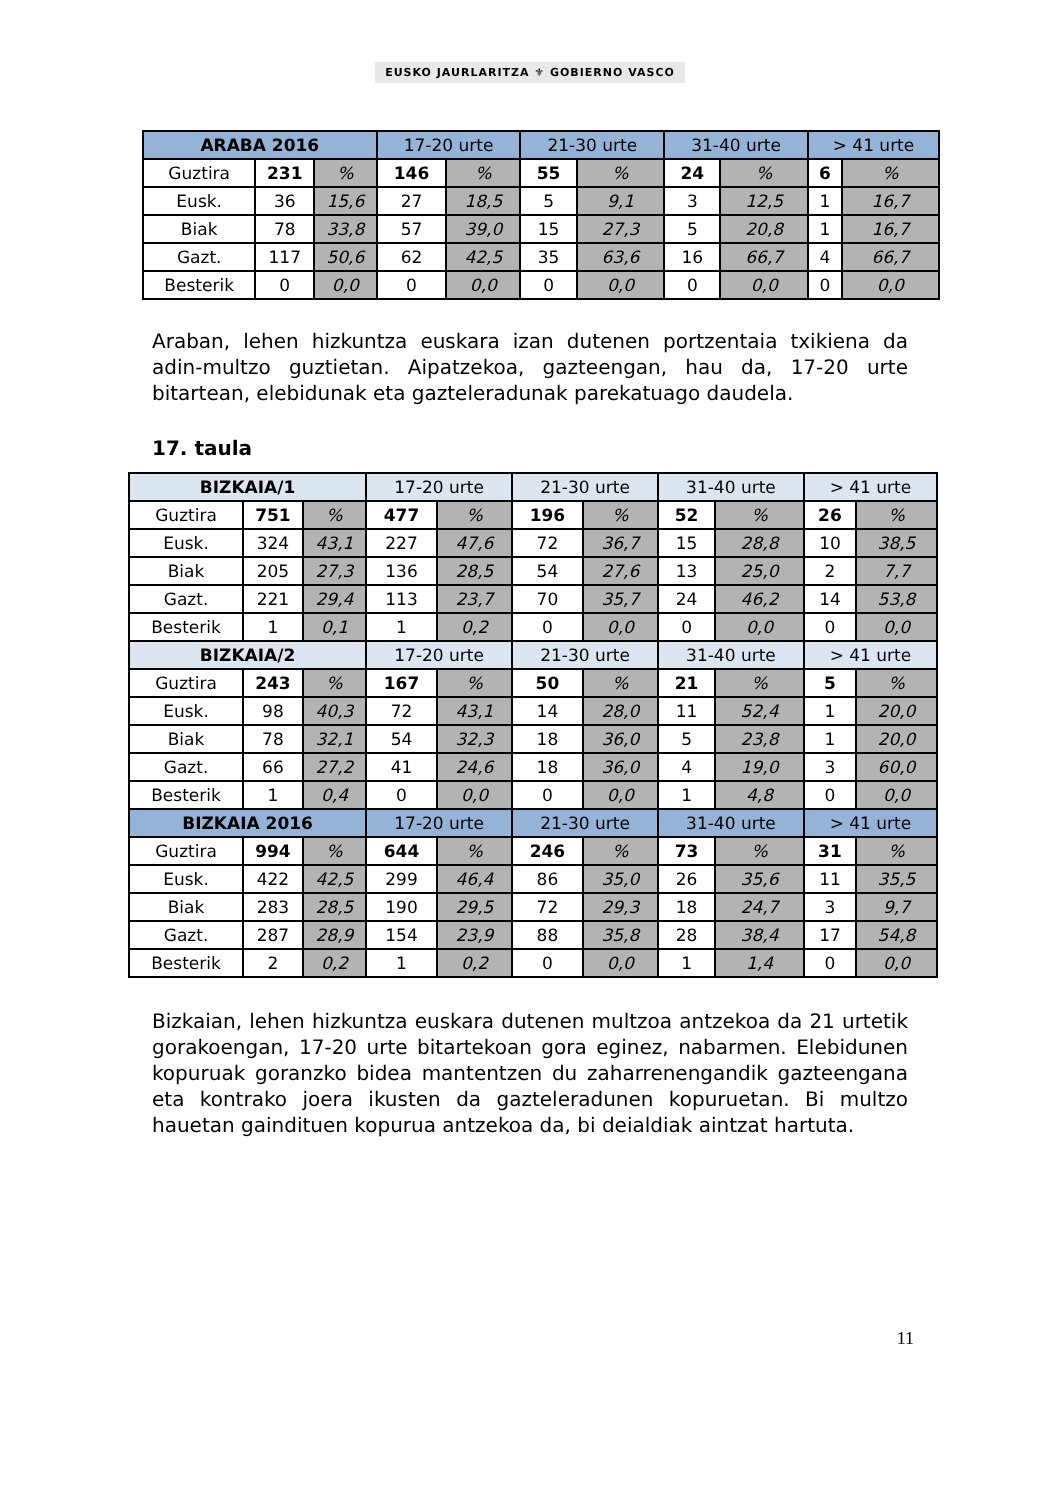EUSKO JAURLARITZA ⚜ GOBIERNO VASCO
| ARABA 2016 | | | 17-20 urte | | 21-30 urte | | 31-40 urte | | > 41 urte | |
| Guztira | 231 | % | 146 | % | 55 | % | 24 | % | 6 | % |
| Eusk. | 36 | 15,6 | 27 | 18,5 | 5 | 9,1 | 3 | 12,5 | 1 | 16,7 |
| Biak | 78 | 33,8 | 57 | 39,0 | 15 | 27,3 | 5 | 20,8 | 1 | 16,7 |
| Gazt. | 117 | 50,6 | 62 | 42,5 | 35 | 63,6 | 16 | 66,7 | 4 | 66,7 |
| Besterik | 0 | 0,0 | 0 | 0,0 | 0 | 0,0 | 0 | 0,0 | 0 | 0,0 |
Araban, lehen hizkuntza euskara izan dutenen portzentaia txikiena da adin-multzo guztietan. Aipatzekoa, gazteengan, hau da, 17-20 urte bitartean, elebidunak eta gazteleradunak parekatuago daudela.
17. taula
| BIZKAIA/1 | | | 17-20 urte | | 21-30 urte | | 31-40 urte | | > 41 urte | |
| Guztira | 751 | % | 477 | % | 196 | % | 52 | % | 26 | % |
| Eusk. | 324 | 43,1 | 227 | 47,6 | 72 | 36,7 | 15 | 28,8 | 10 | 38,5 |
| Biak | 205 | 27,3 | 136 | 28,5 | 54 | 27,6 | 13 | 25,0 | 2 | 7,7 |
| Gazt. | 221 | 29,4 | 113 | 23,7 | 70 | 35,7 | 24 | 46,2 | 14 | 53,8 |
| Besterik | 1 | 0,1 | 1 | 0,2 | 0 | 0,0 | 0 | 0,0 | 0 | 0,0 |
| BIZKAIA/2 | | | 17-20 urte | | 21-30 urte | | 31-40 urte | | > 41 urte | |
| Guztira | 243 | % | 167 | % | 50 | % | 21 | % | 5 | % |
| Eusk. | 98 | 40,3 | 72 | 43,1 | 14 | 28,0 | 11 | 52,4 | 1 | 20,0 |
| Biak | 78 | 32,1 | 54 | 32,3 | 18 | 36,0 | 5 | 23,8 | 1 | 20,0 |
| Gazt. | 66 | 27,2 | 41 | 24,6 | 18 | 36,0 | 4 | 19,0 | 3 | 60,0 |
| Besterik | 1 | 0,4 | 0 | 0,0 | 0 | 0,0 | 1 | 4,8 | 0 | 0,0 |
| BIZKAIA 2016 | | | 17-20 urte | | 21-30 urte | | 31-40 urte | | > 41 urte | |
| Guztira | 994 | % | 644 | % | 246 | % | 73 | % | 31 | % |
| Eusk. | 422 | 42,5 | 299 | 46,4 | 86 | 35,0 | 26 | 35,6 | 11 | 35,5 |
| Biak | 283 | 28,5 | 190 | 29,5 | 72 | 29,3 | 18 | 24,7 | 3 | 9,7 |
| Gazt. | 287 | 28,9 | 154 | 23,9 | 88 | 35,8 | 28 | 38,4 | 17 | 54,8 |
| Besterik | 2 | 0,2 | 1 | 0,2 | 0 | 0,0 | 1 | 1,4 | 0 | 0,0 |
Bizkaian, lehen hizkuntza euskara dutenen multzoa antzekoa da 21 urtetik gorakoengan, 17-20 urte bitartekoan gora eginez, nabarmen. Elebidunen kopuruak goranzko bidea mantentzen du zaharrenengandik gazteengana eta kontrako joera ikusten da gazteleradunen kopuruetan. Bi multzo hauetan gaindituen kopurua antzekoa da, bi deialdiak aintzat hartuta.
11